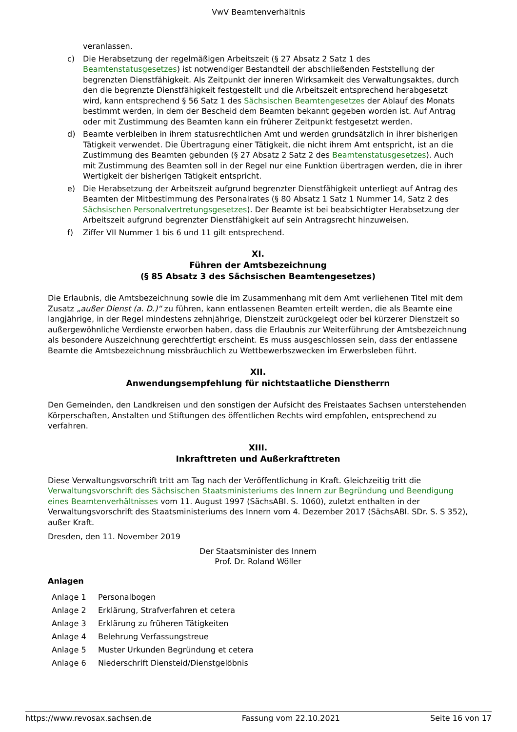VwV Beamtenverhältnis
veranlassen.
c) Die Herabsetzung der regelmäßigen Arbeitszeit (§ 27 Absatz 2 Satz 1 des Beamtenstatusgesetzes) ist notwendiger Bestandteil der abschließenden Feststellung der begrenzten Dienstfähigkeit. Als Zeitpunkt der inneren Wirksamkeit des Verwaltungsaktes, durch den die begrenzte Dienstfähigkeit festgestellt und die Arbeitszeit entsprechend herabgesetzt wird, kann entsprechend § 56 Satz 1 des Sächsischen Beamtengesetzes der Ablauf des Monats bestimmt werden, in dem der Bescheid dem Beamten bekannt gegeben worden ist. Auf Antrag oder mit Zustimmung des Beamten kann ein früherer Zeitpunkt festgesetzt werden.
d) Beamte verbleiben in ihrem statusrechtlichen Amt und werden grundsätzlich in ihrer bisherigen Tätigkeit verwendet. Die Übertragung einer Tätigkeit, die nicht ihrem Amt entspricht, ist an die Zustimmung des Beamten gebunden (§ 27 Absatz 2 Satz 2 des Beamtenstatusgesetzes). Auch mit Zustimmung des Beamten soll in der Regel nur eine Funktion übertragen werden, die in ihrer Wertigkeit der bisherigen Tätigkeit entspricht.
e) Die Herabsetzung der Arbeitszeit aufgrund begrenzter Dienstfähigkeit unterliegt auf Antrag des Beamten der Mitbestimmung des Personalrates (§ 80 Absatz 1 Satz 1 Nummer 14, Satz 2 des Sächsischen Personalvertretungsgesetzes). Der Beamte ist bei beabsichtigter Herabsetzung der Arbeitszeit aufgrund begrenzter Dienstfähigkeit auf sein Antragsrecht hinzuweisen.
f) Ziffer VII Nummer 1 bis 6 und 11 gilt entsprechend.
XI.
Führen der Amtsbezeichnung
(§ 85 Absatz 3 des Sächsischen Beamtengesetzes)
Die Erlaubnis, die Amtsbezeichnung sowie die im Zusammenhang mit dem Amt verliehenen Titel mit dem Zusatz „außer Dienst (a. D.)“ zu führen, kann entlassenen Beamten erteilt werden, die als Beamte eine langjährige, in der Regel mindestens zehnjährige, Dienstzeit zurückgelegt oder bei kürzerer Dienstzeit so außergewöhnliche Verdienste erworben haben, dass die Erlaubnis zur Weiterführung der Amtsbezeichnung als besondere Auszeichnung gerechtfertigt erscheint. Es muss ausgeschlossen sein, dass der entlassene Beamte die Amtsbezeichnung missbräuchlich zu Wettbewerbszwecken im Erwerbsleben führt.
XII.
Anwendungsempfehlung für nichtstaatliche Dienstherrn
Den Gemeinden, den Landkreisen und den sonstigen der Aufsicht des Freistaates Sachsen unterstehenden Körperschaften, Anstalten und Stiftungen des öffentlichen Rechts wird empfohlen, entsprechend zu verfahren.
XIII.
Inkrafttreten und Außerkrafttreten
Diese Verwaltungsvorschrift tritt am Tag nach der Veröffentlichung in Kraft. Gleichzeitig tritt die Verwaltungsvorschrift des Sächsischen Staatsministeriums des Innern zur Begründung und Beendigung eines Beamtenverhältnisses vom 11. August 1997 (SächsABl. S. 1060), zuletzt enthalten in der Verwaltungsvorschrift des Staatsministeriums des Innern vom 4. Dezember 2017 (SächsABl. SDr. S. S 352), außer Kraft.
Dresden, den 11. November 2019
Der Staatsminister des Innern
Prof. Dr. Roland Wöller
Anlagen
Anlage 1 Personalbogen
Anlage 2 Erklärung, Strafverfahren et cetera
Anlage 3 Erklärung zu früheren Tätigkeiten
Anlage 4 Belehrung Verfassungstreue
Anlage 5 Muster Urkunden Begründung et cetera
Anlage 6 Niederschrift Diensteid/Dienstgelöbnis
https://www.revosax.sachsen.de Fassung vom 22.10.2021 Seite 16 von 17